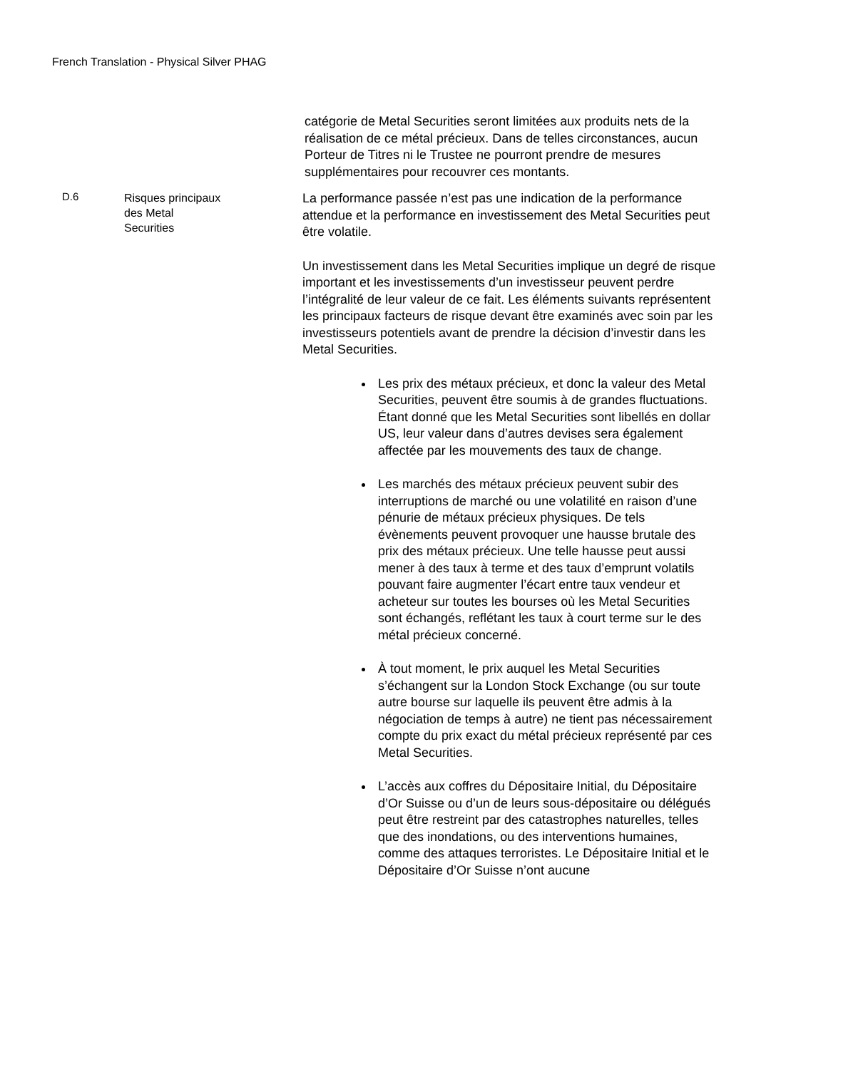French Translation - Physical Silver PHAG
catégorie de Metal Securities seront limitées aux produits nets de la réalisation de ce métal précieux. Dans de telles circonstances, aucun Porteur de Titres ni le Trustee ne pourront prendre de mesures supplémentaires pour recouvrer ces montants.
D.6
Risques principaux
des Metal
Securities
La performance passée n’est pas une indication de la performance attendue et la performance en investissement des Metal Securities peut être volatile.
Un investissement dans les Metal Securities implique un degré de risque important et les investissements d’un investisseur peuvent perdre l’intégralité de leur valeur de ce fait. Les éléments suivants représentent les principaux facteurs de risque devant être examinés avec soin par les investisseurs potentiels avant de prendre la décision d’investir dans les Metal Securities.
Les prix des métaux précieux, et donc la valeur des Metal Securities, peuvent être soumis à de grandes fluctuations. Étant donné que les Metal Securities sont libellés en dollar US, leur valeur dans d’autres devises sera également affectée par les mouvements des taux de change.
Les marchés des métaux précieux peuvent subir des interruptions de marché ou une volatilité en raison d’une pénurie de métaux précieux physiques. De tels évènements peuvent provoquer une hausse brutale des prix des métaux précieux. Une telle hausse peut aussi mener à des taux à terme et des taux d’emprunt volatils pouvant faire augmenter l’écart entre taux vendeur et acheteur sur toutes les bourses où les Metal Securities sont échangés, reflétant les taux à court terme sur le des métal précieux concerné.
À tout moment, le prix auquel les Metal Securities s’échangent sur la London Stock Exchange (ou sur toute autre bourse sur laquelle ils peuvent être admis à la négociation de temps à autre) ne tient pas nécessairement compte du prix exact du métal précieux représenté par ces Metal Securities.
L’accès aux coffres du Dépositaire Initial, du Dépositaire d’Or Suisse ou d’un de leurs sous-dépositaire ou délégués peut être restreint par des catastrophes naturelles, telles que des inondations, ou des interventions humaines, comme des attaques terroristes. Le Dépositaire Initial et le Dépositaire d’Or Suisse n’ont aucune